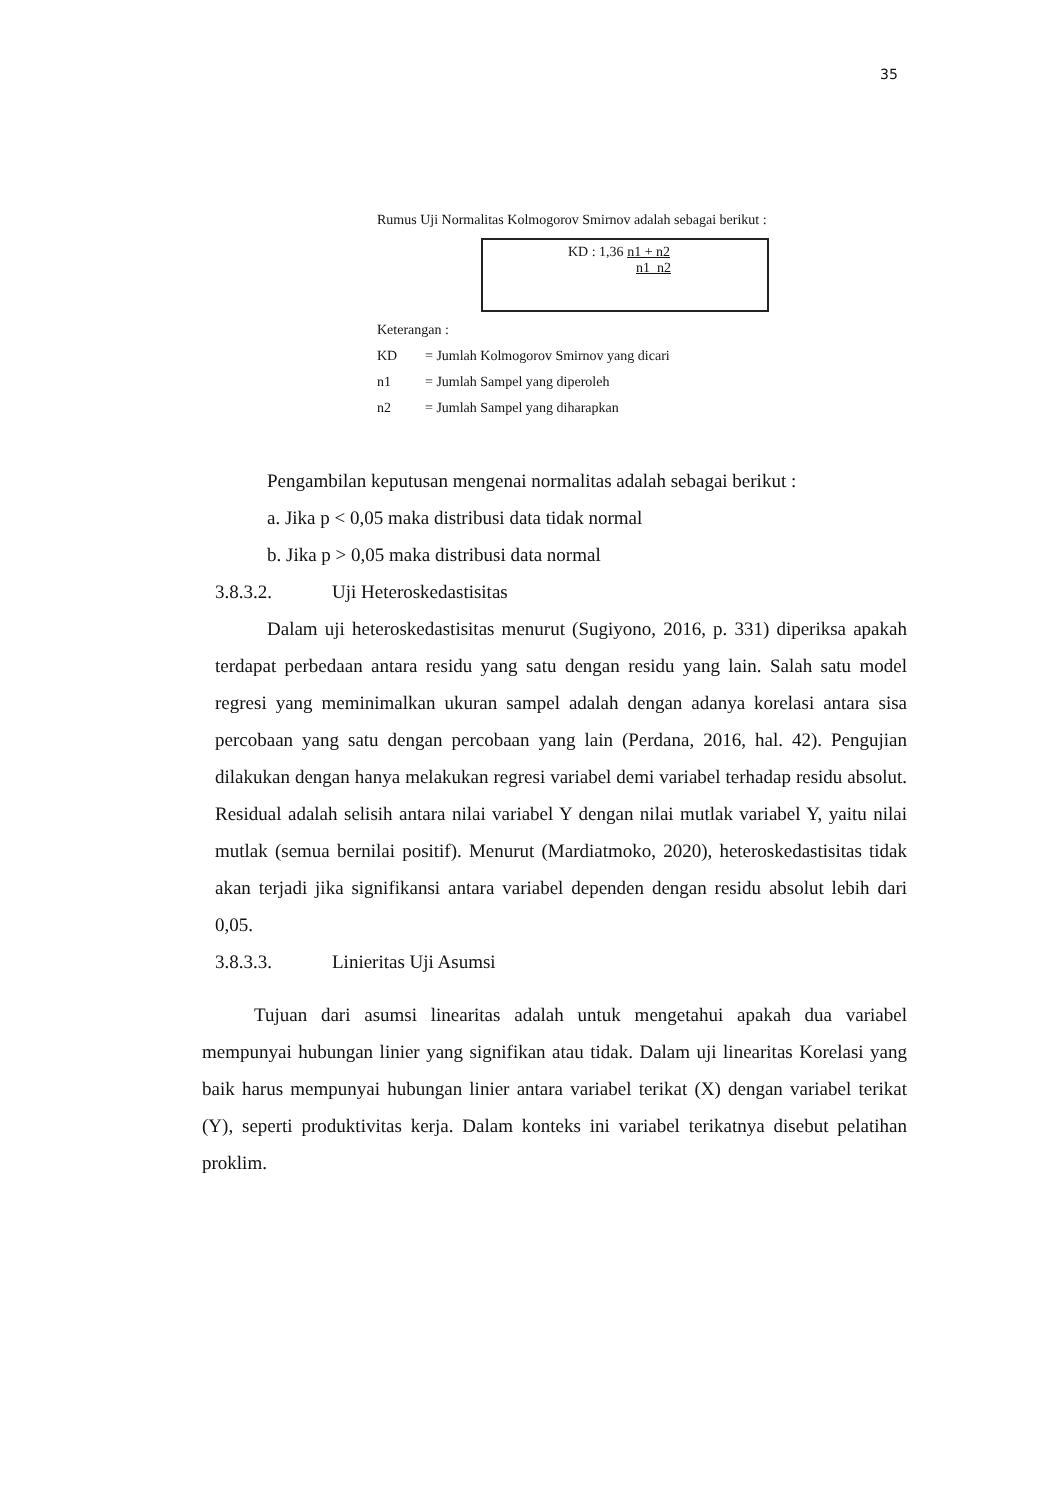35
Rumus Uji Normalitas Kolmogorov Smirnov adalah sebagai berikut :
KD : 1,36 n1 + n2
n1 n2
Keterangan :
KD = Jumlah Kolmogorov Smirnov yang dicari
n1 = Jumlah Sampel yang diperoleh
n2 = Jumlah Sampel yang diharapkan
Pengambilan keputusan mengenai normalitas adalah sebagai berikut :
a. Jika p < 0,05 maka distribusi data tidak normal
b. Jika p > 0,05 maka distribusi data normal
3.8.3.2. Uji Heteroskedastisitas
Dalam uji heteroskedastisitas menurut (Sugiyono, 2016, p. 331) diperiksa apakah terdapat perbedaan antara residu yang satu dengan residu yang lain. Salah satu model regresi yang meminimalkan ukuran sampel adalah dengan adanya korelasi antara sisa percobaan yang satu dengan percobaan yang lain (Perdana, 2016, hal. 42). Pengujian dilakukan dengan hanya melakukan regresi variabel demi variabel terhadap residu absolut. Residual adalah selisih antara nilai variabel Y dengan nilai mutlak variabel Y, yaitu nilai mutlak (semua bernilai positif). Menurut (Mardiatmoko, 2020), heteroskedastisitas tidak akan terjadi jika signifikansi antara variabel dependen dengan residu absolut lebih dari 0,05.
3.8.3.3. Linieritas Uji Asumsi
Tujuan dari asumsi linearitas adalah untuk mengetahui apakah dua variabel mempunyai hubungan linier yang signifikan atau tidak. Dalam uji linearitas Korelasi yang baik harus mempunyai hubungan linier antara variabel terikat (X) dengan variabel terikat (Y), seperti produktivitas kerja. Dalam konteks ini variabel terikatnya disebut pelatihan proklim.